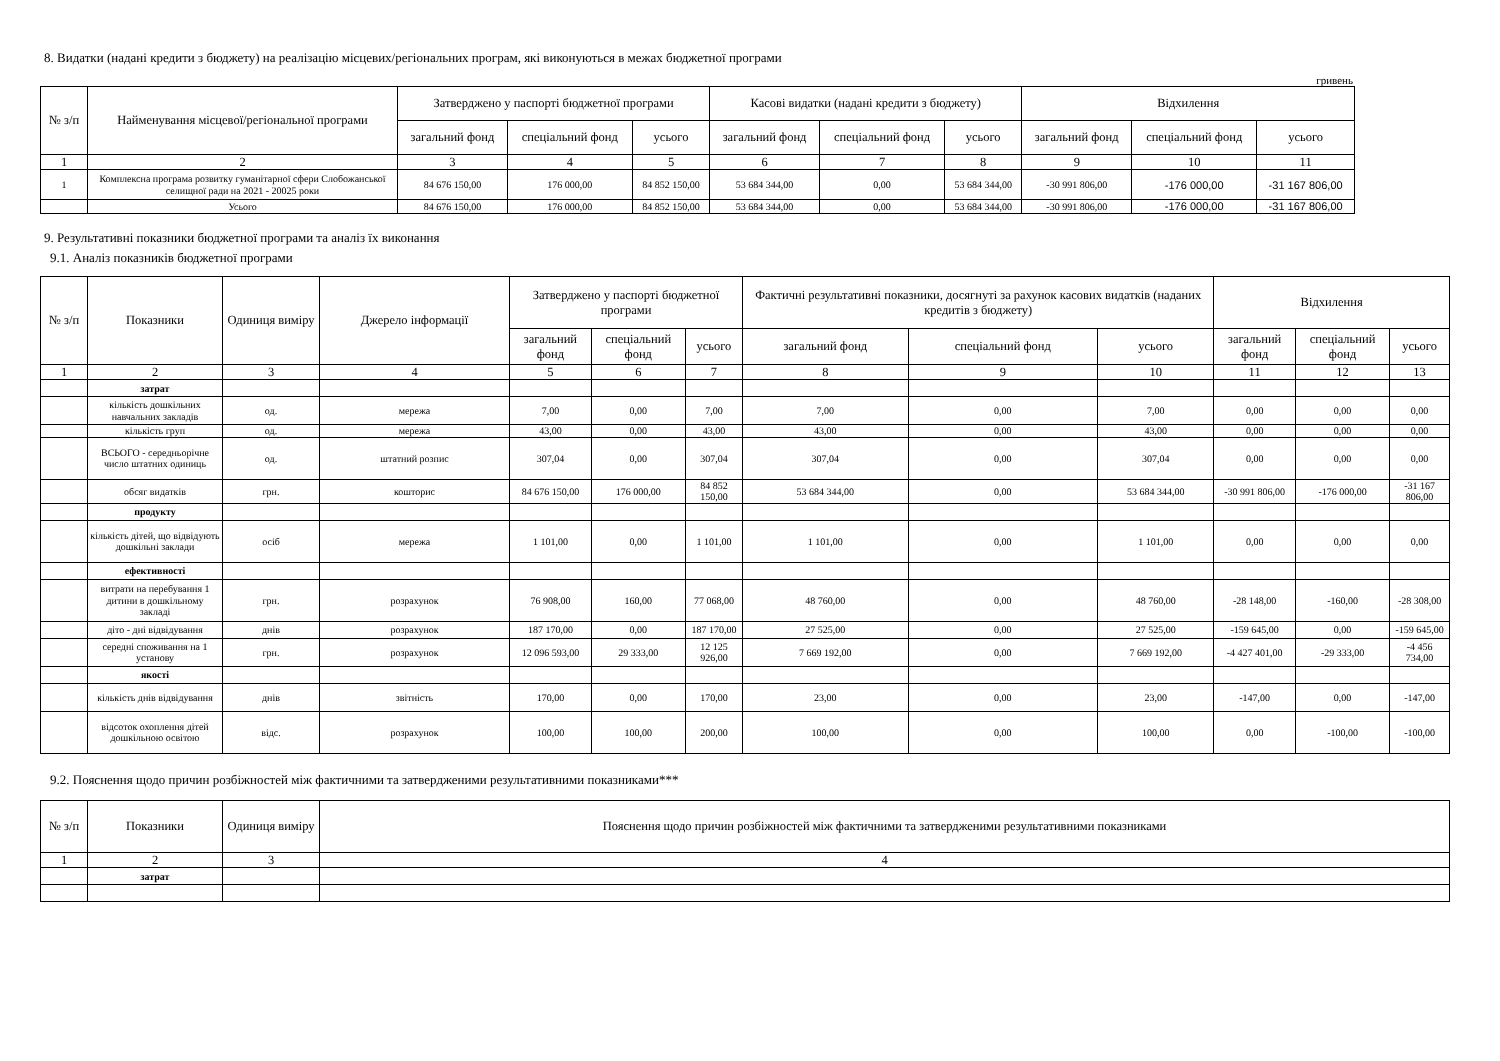8. Видатки (надані кредити з бюджету) на реалізацію місцевих/регіональних програм, які виконуються в межах бюджетної програми
гривень
| № з/п | Найменування місцевої/регіональної програми | Затверджено у паспорті бюджетної програми | | | Касові видатки (надані кредити з бюджету) | | | Відхилення | | |
| --- | --- | --- | --- | --- | --- | --- | --- | --- | --- | --- |
| | | загальний фонд | спеціальний фонд | усього | загальний фонд | спеціальний фонд | усього | загальний фонд | спеціальний фонд | усього |
| 1 | 2 | 3 | 4 | 5 | 6 | 7 | 8 | 9 | 10 | 11 |
| 1 | Комплексна програма розвитку гуманітарної сфери Слобожанської селищної ради на 2021 - 20025 роки | 84 676 150,00 | 176 000,00 | 84 852 150,00 | 53 684 344,00 | 0,00 | 53 684 344,00 | -30 991 806,00 | -176 000,00 | -31 167 806,00 |
| | Усього | 84 676 150,00 | 176 000,00 | 84 852 150,00 | 53 684 344,00 | 0,00 | 53 684 344,00 | -30 991 806,00 | -176 000,00 | -31 167 806,00 |
9. Результативні показники бюджетної програми та аналіз їх виконання
9.1. Аналіз показників бюджетної програми
| № з/п | Показники | Одиниця виміру | Джерело інформації | Затверджено у паспорті бюджетної програми | | | Фактичні результативні показники, досягнуті за рахунок касових видатків (наданих кредитів з бюджету) | | | Відхилення | | |
| --- | --- | --- | --- | --- | --- | --- | --- | --- | --- | --- | --- | --- |
| | | | | загальний фонд | спеціальний фонд | усього | загальний фонд | спеціальний фонд | усього | загальний фонд | спеціальний фонд | усього |
| 1 | 2 | 3 | 4 | 5 | 6 | 7 | 8 | 9 | 10 | 11 | 12 | 13 |
| | затрат | | | | | | | | | | | |
| | кількість дошкільних навчальних закладів | од. | мережа | 7,00 | 0,00 | 7,00 | 7,00 | 0,00 | 7,00 | 0,00 | 0,00 | 0,00 |
| | кількість груп | од. | мережа | 43,00 | 0,00 | 43,00 | 43,00 | 0,00 | 43,00 | 0,00 | 0,00 | 0,00 |
| | ВСЬОГО - середньорічне число штатних одиниць | од. | штатний розпис | 307,04 | 0,00 | 307,04 | 307,04 | 0,00 | 307,04 | 0,00 | 0,00 | 0,00 |
| | обсяг видатків | грн. | кошторис | 84 676 150,00 | 176 000,00 | 84 852 150,00 | 53 684 344,00 | 0,00 | 53 684 344,00 | -30 991 806,00 | -176 000,00 | -31 167 806,00 |
| | продукту | | | | | | | | | | | |
| | кількість дітей, що відвідують дошкільні заклади | осіб | мережа | 1 101,00 | 0,00 | 1 101,00 | 1 101,00 | 0,00 | 1 101,00 | 0,00 | 0,00 | 0,00 |
| | ефективності | | | | | | | | | | | |
| | витрати на перебування 1 дитини в дошкільному закладі | грн. | розрахунок | 76 908,00 | 160,00 | 77 068,00 | 48 760,00 | 0,00 | 48 760,00 | -28 148,00 | -160,00 | -28 308,00 |
| | діто - дні відвідування | днів | розрахунок | 187 170,00 | 0,00 | 187 170,00 | 27 525,00 | 0,00 | 27 525,00 | -159 645,00 | 0,00 | -159 645,00 |
| | середні споживання на 1 установу | грн. | розрахунок | 12 096 593,00 | 29 333,00 | 12 125 926,00 | 7 669 192,00 | 0,00 | 7 669 192,00 | -4 427 401,00 | -29 333,00 | -4 456 734,00 |
| | якості | | | | | | | | | | | |
| | кількість днів відвідування | днів | звітність | 170,00 | 0,00 | 170,00 | 23,00 | 0,00 | 23,00 | -147,00 | 0,00 | -147,00 |
| | відсоток охоплення дітей дошкільною освітою | відс. | розрахунок | 100,00 | 100,00 | 200,00 | 100,00 | 0,00 | 100,00 | 0,00 | -100,00 | -100,00 |
9.2. Пояснення щодо причин розбіжностей між фактичними та затвердженими результативними показниками***
| № з/п | Показники | Одиниця виміру | Пояснення щодо причин розбіжностей між фактичними та затвердженими результативними показниками |
| --- | --- | --- | --- |
| 1 | 2 | 3 | 4 |
| | затрат | | |